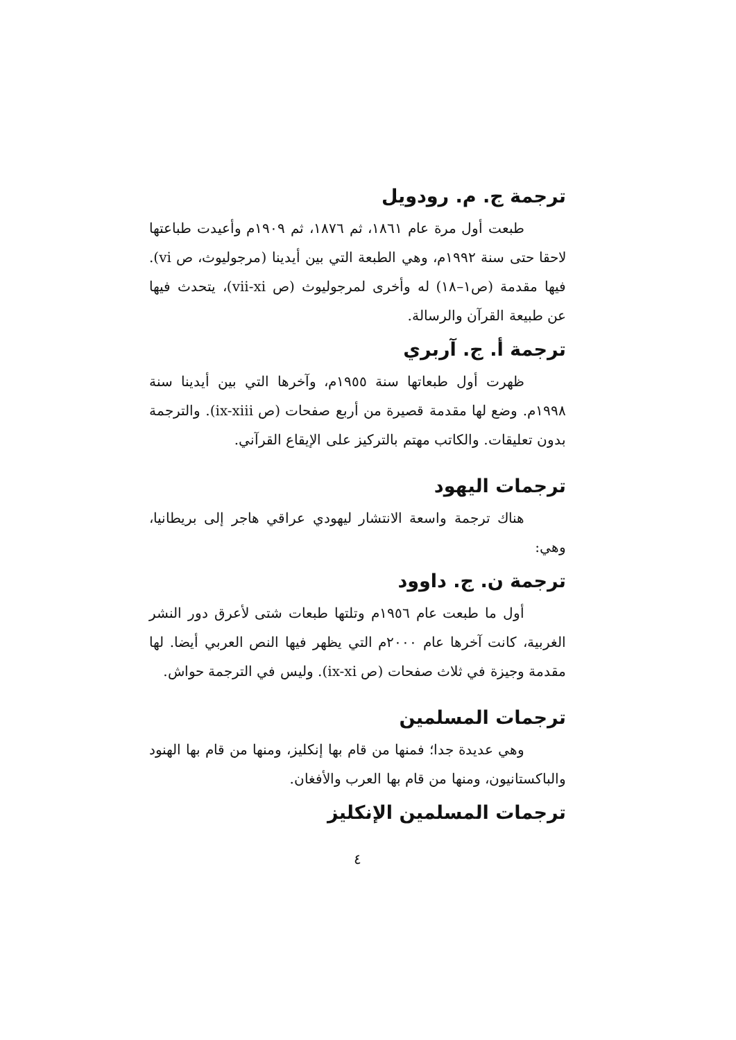ترجمة ج. م. رودويل
طبعت أول مرة عام ١٨٦١، ثم ١٨٧٦، ثم ١٩٠٩م وأعيدت طباعتها لاحقا حتى سنة ١٩٩٢م، وهي الطبعة التي بين أيدينا (مرجوليوث، ص vi). فيها مقدمة (ص١–١٨) له وأخرى لمرجوليوث (ص vii-xi)، يتحدث فيها عن طبيعة القرآن والرسالة.
ترجمة أ. ج. آربري
ظهرت أول طبعاتها سنة ١٩٥٥م، وآخرها التي بين أيدينا سنة ١٩٩٨م. وضع لها مقدمة قصيرة من أربع صفحات (ص ix-xiii). والترجمة بدون تعليقات. والكاتب مهتم بالتركيز على الإيقاع القرآني.
ترجمات اليهود
هناك ترجمة واسعة الانتشار ليهودي عراقي هاجر إلى بريطانيا، وهي:
ترجمة ن. ج. داوود
أول ما طبعت عام ١٩٥٦م وتلتها طبعات شتى لأعرق دور النشر الغربية، كانت آخرها عام ٢٠٠٠م التي يظهر فيها النص العربي أيضا. لها مقدمة وجيزة في ثلاث صفحات (ص ix-xi). وليس في الترجمة حواش.
ترجمات المسلمين
وهي عديدة جدا؛ فمنها من قام بها إنكليز، ومنها من قام بها الهنود والباكستانيون، ومنها من قام بها العرب والأفغان.
ترجمات المسلمين الإنكليز
٤